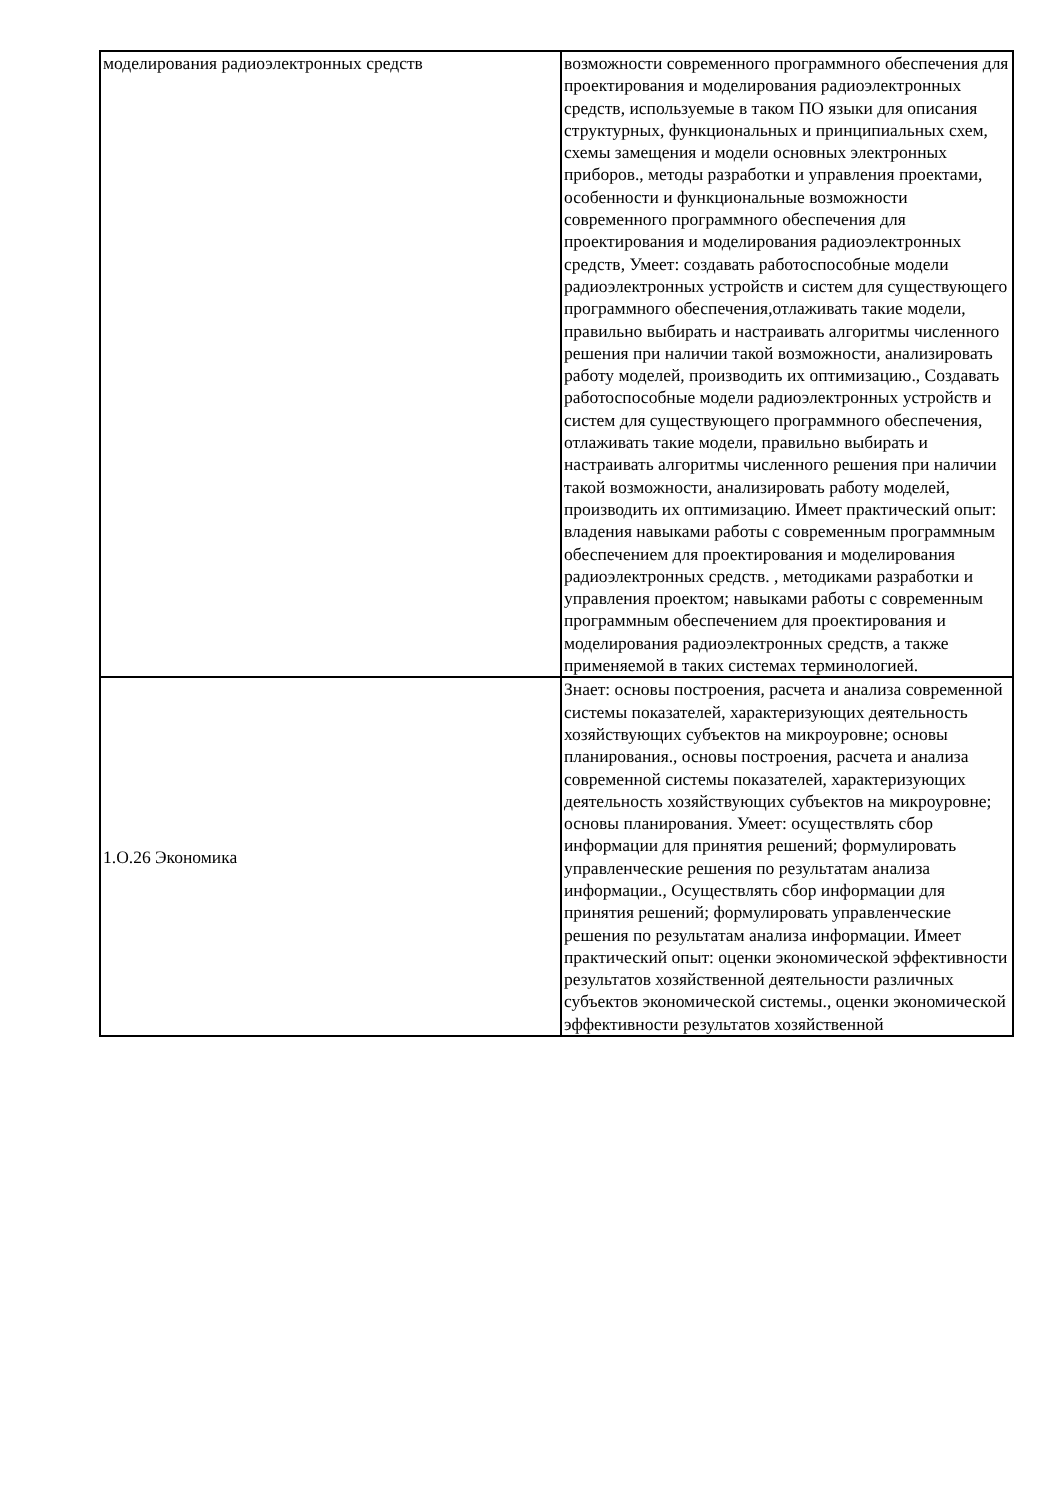| моделирования радиоэлектронных средств | возможности современного программного обеспечения для проектирования и моделирования радиоэлектронных средств, используемые в таком ПО языки для описания структурных, функциональных и принципиальных схем, схемы замещения и модели основных электронных приборов., методы разработки и управления проектами, особенности и функциональные возможности современного программного обеспечения для проектирования и моделирования радиоэлектронных средств, Умеет: создавать работоспособные модели радиоэлектронных устройств и систем для существующего программного обеспечения,отлаживать такие модели, правильно выбирать и настраивать алгоритмы численного решения при наличии такой возможности, анализировать работу моделей, производить их оптимизацию., Создавать работоспособные модели радиоэлектронных устройств и систем для существующего программного обеспечения, отлаживать такие модели, правильно выбирать и настраивать алгоритмы численного решения при наличии такой возможности, анализировать работу моделей, производить их оптимизацию. Имеет практический опыт: владения навыками работы с современным программным обеспечением для проектирования и моделирования радиоэлектронных средств. , методиками разработки и управления проектом; навыками работы с современным программным обеспечением для проектирования и моделирования радиоэлектронных средств, а также применяемой в таких системах терминологией. |
| 1.О.26 Экономика | Знает: основы построения, расчета и анализа современной системы показателей, характеризующих деятельность хозяйствующих субъектов на микроуровне; основы планирования., основы построения, расчета и анализа современной системы показателей, характеризующих деятельность хозяйствующих субъектов на микроуровне; основы планирования. Умеет: осуществлять сбор информации для принятия решений; формулировать управленческие решения по результатам анализа информации., Осуществлять сбор информации для принятия решений; формулировать управленческие решения по результатам анализа информации. Имеет практический опыт: оценки экономической эффективности результатов хозяйственной деятельности различных субъектов экономической системы., оценки экономической эффективности результатов хозяйственной |